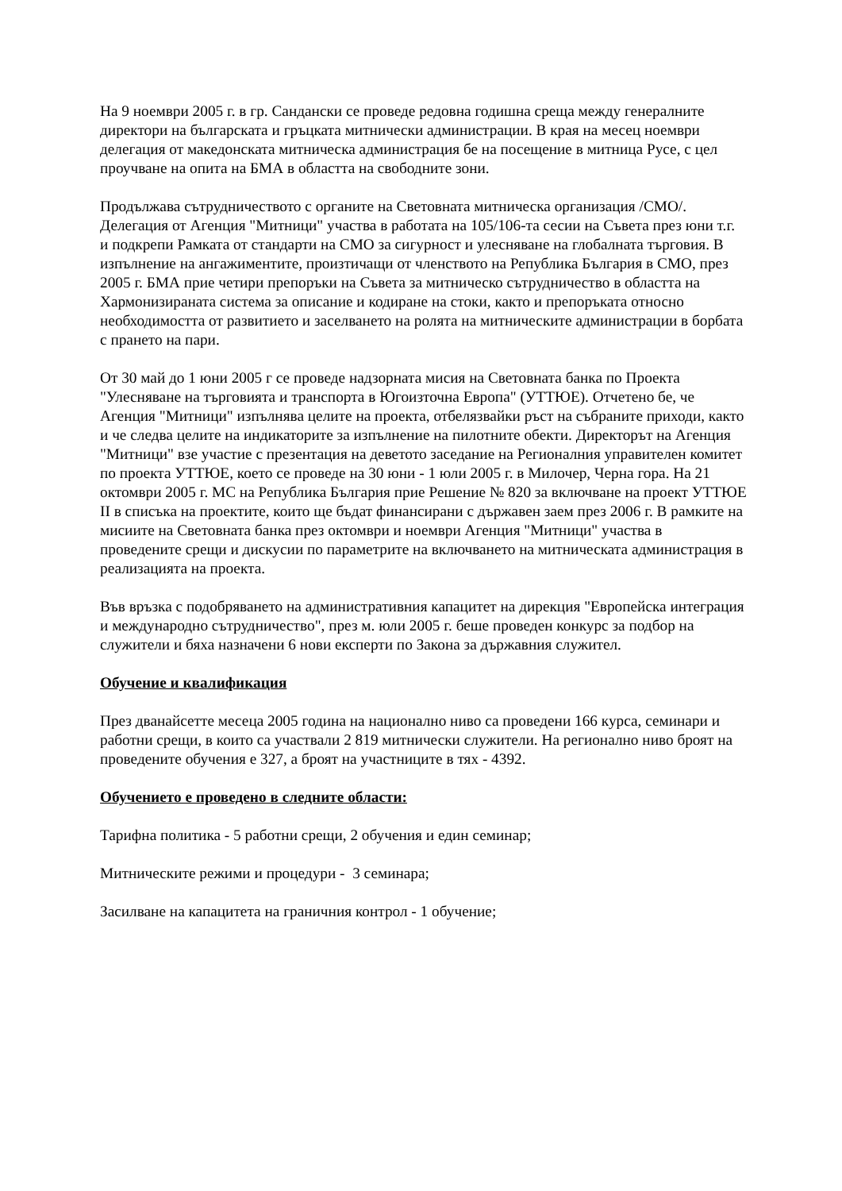На 9 ноември 2005 г. в гр. Сандански се проведе редовна годишна среща между генералните директори на българската и гръцката митнически администрации. В края на месец ноември делегация от македонската митническа администрация бе на посещение в митница Русе, с цел проучване на опита на БМА в областта на свободните зони.
Продължава сътрудничеството с органите на Световната митническа организация /СМО/. Делегация от Агенция "Митници" участва в работата на 105/106-та сесии на Съвета през юни т.г. и подкрепи Рамката от стандарти на СМО за сигурност и улесняване на глобалната търговия. В изпълнение на ангажиментите, произтичащи от членството на Република България в СМО, през 2005 г. БМА прие четири препоръки на Съвета за митническо сътрудничество в областта на Хармонизираната система за описание и кодиране на стоки, както и препоръката относно необходимостта от развитието и заселването на ролята на митническите администрации в борбата с прането на пари.
От 30 май до 1 юни 2005 г се проведе надзорната мисия на Световната банка по Проекта "Улесняване на търговията и транспорта в Югоизточна Европа" (УТТЮЕ). Отчетено бе, че Агенция "Митници" изпълнява целите на проекта, отбелязвайки ръст на събраните приходи, както и че следва целите на индикаторите за изпълнение на пилотните обекти. Директорът на Агенция "Митници" взе участие с презентация на деветото заседание на Регионалния управителен комитет по проекта УТТЮЕ, което се проведе на 30 юни - 1 юли 2005 г. в Милочер, Черна гора. На 21 октомври 2005 г. МС на Република България прие Решение № 820 за включване на проект УТТЮЕ II в списъка на проектите, които ще бъдат финансирани с държавен заем през 2006 г. В рамките на мисиите на Световната банка през октомври и ноември Агенция "Митници" участва в проведените срещи и дискусии по параметрите на включването на митническата администрация в реализацията на проекта.
Във връзка с подобряването на административния капацитет на дирекция "Европейска интеграция и международно сътрудничество", през м. юли 2005 г. беше проведен конкурс за подбор на служители и бяха назначени 6 нови експерти по Закона за държавния служител.
Обучение и квалификация
През дванайсетте месеца 2005 година на национално ниво са проведени 166 курса, семинари и работни срещи, в които са участвали 2 819 митнически служители. На регионално ниво броят на проведените обучения е 327, а броят на участниците в тях - 4392.
Обучението е проведено в следните области:
Тарифна политика - 5 работни срещи, 2 обучения и един семинар;
Митническите режими и процедури - 3 семинара;
Засилване на капацитета на граничния контрол - 1 обучение;